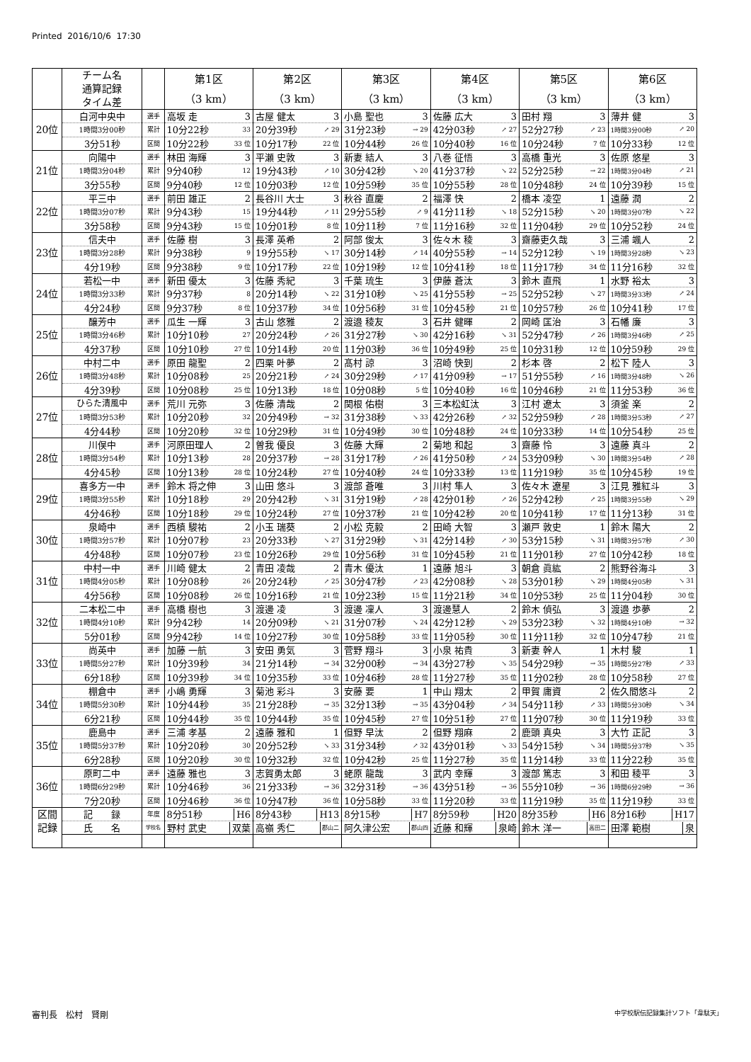Printed 2016/10/6 17:30
| | チーム名 通算記録 タイム差 | | 第1区 （3 km） | 第2区 （3 km） | 第3区 （3 km） | 第4区 （3 km） | 第5区 （3 km） | 第6区 （3 km） |
| --- | --- | --- | --- | --- | --- | --- | --- | --- |
| 20位 | 白河中央中 | 選手 | 高坂 走 3 | 古屋 健太 3 | 小島 聖也 3 | 佐藤 広大 3 | 田村 翔 3 | 薄井 健 3 |
| | 1時間3分00秒 | 累計 | 10分22秒 33 | 20分39秒 ↗ 29 | 31分23秒 → 29 | 42分03秒 ↗ 27 | 52分27秒 ↗ 23 | 1時間3分00秒 ↗ 20 |
| | 3分51秒 | 区間 | 10分22秒 33 位 | 10分17秒 22 位 | 10分44秒 26 位 | 10分40秒 16 位 | 10分24秒 7 位 | 10分33秒 12 位 |
| 21位 | 向陽中 | 選手 | 林田 海輝 3 | 平瀬 史敦 3 | 新妻 結人 3 | 八巻 征悟 3 | 高橋 重光 3 | 佐原 悠星 3 |
| | 1時間3分04秒 | 累計 | 9分40秒 12 | 19分43秒 ↗ 10 | 30分42秒 ↘ 20 | 41分37秒 ↘ 22 | 52分25秒 → 22 | 1時間3分04秒 ↗ 21 |
| | 3分55秒 | 区間 | 9分40秒 12 位 | 10分03秒 12 位 | 10分59秒 35 位 | 10分55秒 28 位 | 10分48秒 24 位 | 10分39秒 15 位 |
| 22位 | 平三中 | 選手 | 前田 雄正 2 | 長谷川 大士 3 | 秋谷 直慶 2 | 福澤 快 2 | 橋本 凌空 1 | 遠藤 潤 2 |
| | 1時間3分07秒 | 累計 | 9分43秒 15 | 19分44秒 ↗ 11 | 29分55秒 ↗ 9 | 41分11秒 ↘ 18 | 52分15秒 ↘ 20 | 1時間3分07秒 ↘ 22 |
| | 3分58秒 | 区間 | 9分43秒 15 位 | 10分01秒 8 位 | 10分11秒 7 位 | 11分16秒 32 位 | 11分04秒 29 位 | 10分52秒 24 位 |
| 23位 | 信夫中 | 選手 | 佐藤 樹 3 | 長澤 英希 2 | 阿部 俊太 3 | 佐々木 稜 3 | 齋藤吏久哉 3 | 三浦 颯人 2 |
| | 1時間3分28秒 | 累計 | 9分38秒 9 | 19分55秒 ↘ 17 | 30分14秒 ↗ 14 | 40分55秒 → 14 | 52分12秒 ↘ 19 | 1時間3分28秒 ↘ 23 |
| | 4分19秒 | 区間 | 9分38秒 9 位 | 10分17秒 22 位 | 10分19秒 12 位 | 10分41秒 18 位 | 11分17秒 34 位 | 11分16秒 32 位 |
| 24位 | 若松一中 | 選手 | 新田 優太 3 | 佐藤 秀紀 3 | 千葉 琉生 3 | 伊藤 蒼汰 3 | 鈴木 直飛 1 | 水野 裕太 3 |
| | 1時間3分33秒 | 累計 | 9分37秒 8 | 20分14秒 ↘ 22 | 31分10秒 ↘ 25 | 41分55秒 → 25 | 52分52秒 ↘ 27 | 1時間3分33秒 ↗ 24 |
| | 4分24秒 | 区間 | 9分37秒 8 位 | 10分37秒 34 位 | 10分56秒 31 位 | 10分45秒 21 位 | 10分57秒 26 位 | 10分41秒 17 位 |
| 25位 | 醸芳中 | 選手 | 瓜生 一輝 3 | 古山 悠雅 2 | 渡邉 稜友 3 | 石井 健暉 2 | 岡崎 匡治 3 | 石幡 廉 3 |
| | 1時間3分46秒 | 累計 | 10分10秒 27 | 20分24秒 ↗ 26 | 31分27秒 ↘ 30 | 42分16秒 ↘ 31 | 52分47秒 ↗ 26 | 1時間3分46秒 ↗ 25 |
| | 4分37秒 | 区間 | 10分10秒 27 位 | 10分14秒 20 位 | 11分03秒 36 位 | 10分49秒 25 位 | 10分31秒 12 位 | 10分59秒 29 位 |
| 26位 | 中村二中 | 選手 | 原田 龍聖 2 | 四栗 叶夢 2 | 髙村 諒 3 | 沼崎 快到 2 | 杉本 啓 2 | 松下 陸人 3 |
| | 1時間3分48秒 | 累計 | 10分08秒 25 | 20分21秒 ↗ 24 | 30分29秒 ↗ 17 | 41分09秒 → 17 | 51分55秒 ↗ 16 | 1時間3分48秒 ↘ 26 |
| | 4分39秒 | 区間 | 10分08秒 25 位 | 10分13秒 18 位 | 10分08秒 5 位 | 10分40秒 16 位 | 10分46秒 21 位 | 11分53秒 36 位 |
| 27位 | ひらた清風中 | 選手 | 荒川 元弥 3 | 佐藤 清哉 2 | 関根 佑樹 3 | 三本松虹汰 3 | 江村 遼太 3 | 須釜 楽 2 |
| | 1時間3分53秒 | 累計 | 10分20秒 32 | 20分49秒 → 32 | 31分38秒 ↘ 33 | 42分26秒 ↗ 32 | 52分59秒 ↗ 28 | 1時間3分53秒 ↗ 27 |
| | 4分44秒 | 区間 | 10分20秒 32 位 | 10分29秒 31 位 | 10分49秒 30 位 | 10分48秒 24 位 | 10分33秒 14 位 | 10分54秒 25 位 |
| 28位 | 川俣中 | 選手 | 河原田理人 2 | 曽我 優良 3 | 佐藤 大輝 2 | 菊地 和起 3 | 齋藤 怜 3 | 遠藤 真斗 2 |
| | 1時間3分54秒 | 累計 | 10分13秒 28 | 20分37秒 → 28 | 31分17秒 ↗ 26 | 41分50秒 ↗ 24 | 53分09秒 ↘ 30 | 1時間3分54秒 ↗ 28 |
| | 4分45秒 | 区間 | 10分13秒 28 位 | 10分24秒 27 位 | 10分40秒 24 位 | 10分33秒 13 位 | 11分19秒 35 位 | 10分45秒 19 位 |
| 29位 | 喜多方一中 | 選手 | 鈴木 将之伸 3 | 山田 悠斗 3 | 渡部 蒼唯 3 | 川村 隼人 3 | 佐々木 遼星 3 | 江見 雅紅斗 3 |
| | 1時間3分55秒 | 累計 | 10分18秒 29 | 20分42秒 ↘ 31 | 31分19秒 ↗ 28 | 42分01秒 ↗ 26 | 52分42秒 ↗ 25 | 1時間3分55秒 ↘ 29 |
| | 4分46秒 | 区間 | 10分18秒 29 位 | 10分24秒 27 位 | 10分37秒 21 位 | 10分42秒 20 位 | 10分41秒 17 位 | 11分13秒 31 位 |
| 30位 | 泉崎中 | 選手 | 西槙 駿祐 2 | 小玉 瑞葵 2 | 小松 克毅 2 | 田崎 大智 3 | 瀬戸 敦史 1 | 鈴木 陽大 2 |
| | 1時間3分57秒 | 累計 | 10分07秒 23 | 20分33秒 ↘ 27 | 31分29秒 ↘ 31 | 42分14秒 ↗ 30 | 53分15秒 ↘ 31 | 1時間3分57秒 ↗ 30 |
| | 4分48秒 | 区間 | 10分07秒 23 位 | 10分26秒 29 位 | 10分56秒 31 位 | 10分45秒 21 位 | 11分01秒 27 位 | 10分42秒 18 位 |
| 31位 | 中村一中 | 選手 | 川崎 健太 2 | 青田 凌哉 2 | 青木 優汰 1 | 遠藤 旭斗 3 | 朝倉 眞紘 2 | 熊野谷海斗 3 |
| | 1時間4分05秒 | 累計 | 10分08秒 26 | 20分24秒 ↗ 25 | 30分47秒 ↗ 23 | 42分08秒 ↘ 28 | 53分01秒 ↘ 29 | 1時間4分05秒 ↘ 31 |
| | 4分56秒 | 区間 | 10分08秒 26 位 | 10分16秒 21 位 | 10分23秒 15 位 | 11分21秒 34 位 | 10分53秒 25 位 | 11分04秒 30 位 |
| 32位 | 二本松二中 | 選手 | 高橋 樹也 3 | 渡邊 凌 3 | 渡邊 凜人 3 | 渡邊慧人 2 | 鈴木 偵弘 3 | 渡邉 歩夢 2 |
| | 1時間4分10秒 | 累計 | 9分42秒 14 | 20分09秒 ↘ 21 | 31分07秒 ↘ 24 | 42分12秒 ↘ 29 | 53分23秒 ↘ 32 | 1時間4分10秒 → 32 |
| | 5分01秒 | 区間 | 9分42秒 14 位 | 10分27秒 30 位 | 10分58秒 33 位 | 11分05秒 30 位 | 11分11秒 32 位 | 10分47秒 21 位 |
| 33位 | 尚英中 | 選手 | 加藤 一航 3 | 安田 勇気 3 | 菅野 翔斗 3 | 小泉 祐貴 3 | 新妻 幹人 1 | 木村 駿 1 |
| | 1時間5分27秒 | 累計 | 10分39秒 34 | 21分14秒 → 34 | 32分00秒 → 34 | 43分27秒 ↘ 35 | 54分29秒 → 35 | 1時間5分27秒 ↗ 33 |
| | 6分18秒 | 区間 | 10分39秒 34 位 | 10分35秒 33 位 | 10分46秒 28 位 | 11分27秒 35 位 | 11分02秒 28 位 | 10分58秒 27 位 |
| 34位 | 棚倉中 | 選手 | 小嶋 勇輝 3 | 菊池 彩斗 3 | 安藤 要 1 | 中山 翔太 2 | 甲賀 庸資 2 | 佐久間悠斗 2 |
| | 1時間5分30秒 | 累計 | 10分44秒 35 | 21分28秒 → 35 | 32分13秒 → 35 | 43分04秒 ↗ 34 | 54分11秒 ↗ 33 | 1時間5分30秒 ↘ 34 |
| | 6分21秒 | 区間 | 10分44秒 35 位 | 10分44秒 35 位 | 10分45秒 27 位 | 10分51秒 27 位 | 11分07秒 30 位 | 11分19秒 33 位 |
| 35位 | 鹿島中 | 選手 | 三浦 孝基 2 | 遠藤 雅和 1 | 但野 早汰 2 | 但野 翔麻 2 | 鹿頭 真央 3 | 大竹 正記 3 |
| | 1時間5分37秒 | 累計 | 10分20秒 30 | 20分52秒 ↘ 33 | 31分34秒 ↗ 32 | 43分01秒 ↘ 33 | 54分15秒 ↘ 34 | 1時間5分37秒 ↘ 35 |
| | 6分28秒 | 区間 | 10分20秒 30 位 | 10分32秒 32 位 | 10分42秒 25 位 | 11分27秒 35 位 | 11分14秒 33 位 | 11分22秒 35 位 |
| 36位 | 原町二中 | 選手 | 遠藤 雅也 3 | 志賀勇太郎 3 | 蛯原 龍哉 3 | 武内 幸輝 3 | 渡部 篤志 3 | 和田 稜平 3 |
| | 1時間6分29秒 | 累計 | 10分46秒 36 | 21分33秒 → 36 | 32分31秒 → 36 | 43分51秒 → 36 | 55分10秒 → 36 | 1時間6分29秒 → 36 |
| | 7分20秒 | 区間 | 10分46秒 36 位 | 10分47秒 36 位 | 10分58秒 33 位 | 11分20秒 33 位 | 11分19秒 35 位 | 11分19秒 33 位 |
| 区間 記録 | 記 録 | 年度 | 8分51秒 H6 | 8分43秒 H13 | 8分15秒 H7 | 8分59秒 H20 | 8分35秒 H6 | 8分16秒 H17 |
| | 氏 名 | 学校名 | 野村 武史 双葉 | 高嶺 秀仁 郡山二 | 阿久津公宏 郡山四 | 近藤 和輝 泉崎 | 鈴木 洋一 高田二 | 田澤 範樹 泉 |
審判長　松村　賢剛 中学校駅伝記録集計ソフト「韋駄天」